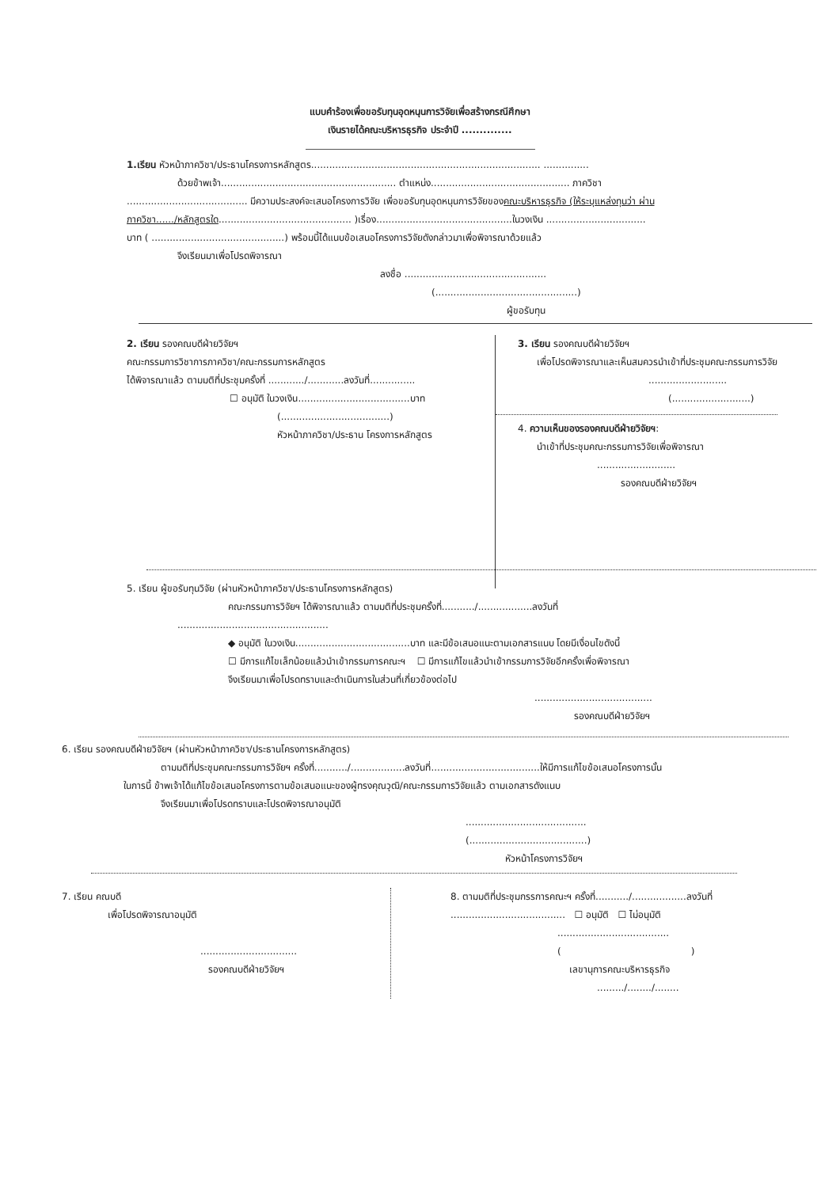แบบคำร้องเพื่อขอรับทุนอุดหนุนการวิจัยเพื่อสร้างกรณีศึกษา
เงินรายได้คณะบริหารธุรกิจ ประจำปี ..............
1.เรียน หัวหน้าภาควิชา/ประธานโครงการหลักสูตร............................................................................ ...............
ด้วยข้าพเจ้า.......................................................... ตำแหน่ง.............................................. ภาควิชา
........................................ มีความประสงค์จะเสนอโครงการวิจัย เพื่อขอรับทุนอุดหนุนการวิจัยของคณะบริหารธุรกิจ (ให้ระบุแหล่งทุนว่า ผ่าน
ภาควิชา....../หลักสูตรใด............................................ )เรื่อง.............................................ในวงเงิน .................................
บาท ( ............................................) พร้อมนี้ได้แนบข้อเสนอโครงการวิจัยดังกล่าวมาเพื่อพิจารณาด้วยแล้ว
จึงเรียนมาเพื่อโปรดพิจารณา
ลงชื่อ ...............................................
(...............................................)
ผู้ขอรับทุน
2. เรียน รองคณบดีฝ่ายวิจัยฯ
คณะกรรมการวิชาการภาควิชา/คณะกรรมการหลักสูตร
ได้พิจารณาแล้ว ตามมติที่ประชุมครั้งที่ ............/............ลงวันที่...............
☐ อนุมัติ ในวงเงิน.....................................บาท
(....................................)
หัวหน้าภาควิชา/ประธาน โครงการหลักสูตร
3. เรียน รองคณบดีฝ่ายวิจัยฯ
เพื่อโปรดพิจารณาและเห็นสมควรนำเข้าที่ประชุมคณะกรรมการวิจัย
..........................
(..........................)
4. ความเห็นของรองคณบดีฝ่ายวิจัยฯ:
นำเข้าที่ประชุมคณะกรรมการวิจัยเพื่อพิจารณา
..........................
รองคณบดีฝ่ายวิจัยฯ
5. เรียน ผู้ขอรับทุนวิจัย (ผ่านหัวหน้าภาควิชา/ประธานโครงการหลักสูตร)
คณะกรรมการวิจัยฯ ได้พิจารณาแล้ว ตามมติที่ประชุมครั้งที่.........../..................ลงวันที่
..................................................
◆ อนุมัติ ในวงเงิน......................................บาท และมีข้อเสนอแนะตามเอกสารแนบ โดยมีเงื่อนไขดังนี้
☐ มีการแก้ไขเล็กน้อยแล้วนำเข้ากรรมการคณะฯ ☐ มีการแก้ไขแล้วนำเข้ากรรมการวิจัยอีกครั้งเพื่อพิจารณา
จึงเรียนมาเพื่อโปรดทราบและดำเนินการในส่วนที่เกี่ยวข้องต่อไป
.......................................
รองคณบดีฝ่ายวิจัยฯ
6. เรียน รองคณบดีฝ่ายวิจัยฯ (ผ่านหัวหน้าภาควิชา/ประธานโครงการหลักสูตร)
ตามมติที่ประชุมคณะกรรมการวิจัยฯ ครั้งที่.........../..................ลงวันที่....................................ให้มีการแก้ไขข้อเสนอโครงการนั้น
ในการนี้ ข้าพเจ้าได้แก้ไขข้อเสนอโครงการตามข้อเสนอแนะของผู้ทรงคุณวุฒิ/คณะกรรมการวิจัยแล้ว ตามเอกสารดังแนบ
จึงเรียนมาเพื่อโปรดทราบและโปรดพิจารณาอนุมัติ
........................................
(.......................................)
หัวหน้าโครงการวิจัยฯ
7. เรียน คณบดี
เพื่อโปรดพิจารณาอนุมัติ
................................
รองคณบดีฝ่ายวิจัยฯ
8. ตามมติที่ประชุมกรรการคณะฯ ครั้งที่.........../..................ลงวันที่
...................................... ☐ อนุมัติ ☐ ไม่อนุมัติ
.....................................
( )
เลขานุการคณะบริหารธุรกิจ
........./......../........